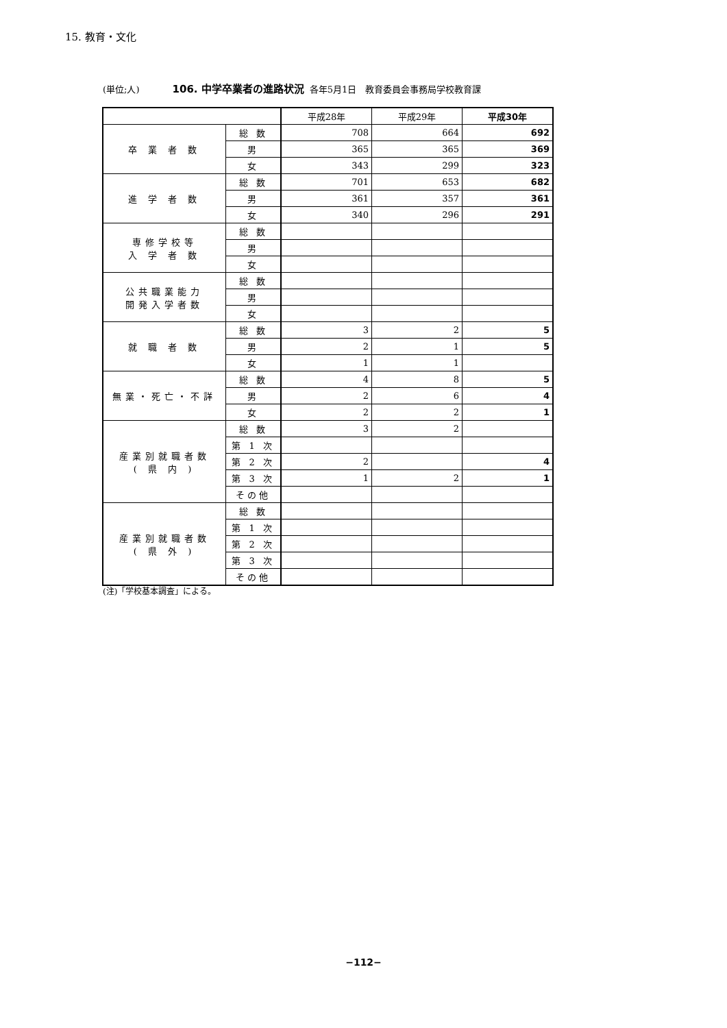15. 教育・文化
(単位;人) 106. 中学卒業者の進路状況 各年5月1日　教育委員会事務局学校教育課
| | | 平成28年 | 平成29年 | 平成30年 |
| --- | --- | --- | --- | --- |
| 卒 業 者 数 | 総 数 | 708 | 664 | 692 |
| | 男 | 365 | 365 | 369 |
| | 女 | 343 | 299 | 323 |
| 進 学 者 数 | 総 数 | 701 | 653 | 682 |
| | 男 | 361 | 357 | 361 |
| | 女 | 340 | 296 | 291 |
| 専修学校等 入 学 者 数 | 総 数 | | | |
| | 男 | | | |
| | 女 | | | |
| 公共職業能力 開発入学者数 | 総 数 | | | |
| | 男 | | | |
| | 女 | | | |
| 就 職 者 数 | 総 数 | 3 | 2 | 5 |
| | 男 | 2 | 1 | 5 |
| | 女 | 1 | 1 | |
| 無業・死亡・不詳 | 総 数 | 4 | 8 | 5 |
| | 男 | 2 | 6 | 4 |
| | 女 | 2 | 2 | 1 |
| 産業別就職者数 ( 県 内 ) | 総 数 | 3 | 2 | |
| | 第 1 次 | | | |
| | 第 2 次 | 2 | | 4 |
| | 第 3 次 | 1 | 2 | 1 |
| | その他 | | | |
| 産業別就職者数 ( 県 外 ) | 総 数 | | | |
| | 第 1 次 | | | |
| | 第 2 次 | | | |
| | 第 3 次 | | | |
| | その他 | | | |
(注)「学校基本調査」による。
−112−